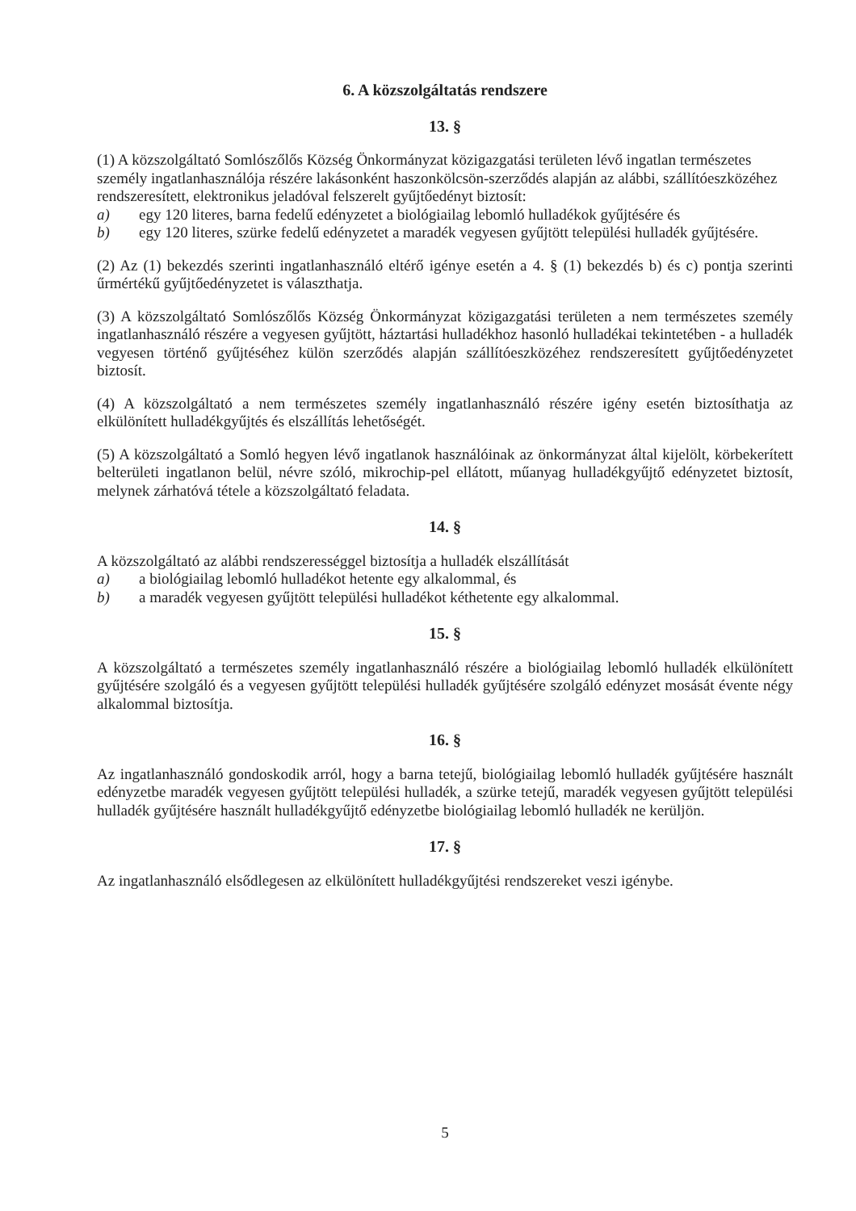6. A közszolgáltatás rendszere
13. §
(1) A közszolgáltató Somlószőlős Község Önkormányzat közigazgatási területen lévő ingatlan természetes személy ingatlanhasználója részére lakásonként haszonkölcsön-szerződés alapján az alábbi, szállítóeszközéhez rendszeresített, elektronikus jeladóval felszerelt gyűjtőedényt biztosít:
a) egy 120 literes, barna fedelű edényzetet a biológiailag lebomló hulladékok gyűjtésére és
b) egy 120 literes, szürke fedelű edényzetet a maradék vegyesen gyűjtött települési hulladék gyűjtésére.
(2) Az (1) bekezdés szerinti ingatlanhasználó eltérő igénye esetén a 4. § (1) bekezdés b) és c) pontja szerinti űrmértékű gyűjtőedényzetet is választhatja.
(3) A közszolgáltató Somlószőlős Község Önkormányzat közigazgatási területen a nem természetes személy ingatlanhasználó részére a vegyesen gyűjtött, háztartási hulladékhoz hasonló hulladékai tekintetében - a hulladék vegyesen történő gyűjtéséhez külön szerződés alapján szállítóeszközéhez rendszeresített gyűjtőedényzetet biztosít.
(4) A közszolgáltató a nem természetes személy ingatlanhasználó részére igény esetén biztosíthatja az elkülönített hulladékgyűjtés és elszállítás lehetőségét.
(5) A közszolgáltató a Somló hegyen lévő ingatlanok használóinak az önkormányzat által kijelölt, körbekerített belterületi ingatlanon belül, névre szóló, mikrochip-pel ellátott, műanyag hulladékgyűjtő edényzetet biztosít, melynek zárhatóvá tétele a közszolgáltató feladata.
14. §
A közszolgáltató az alábbi rendszerességgel biztosítja a hulladék elszállítását
a) a biológiailag lebomló hulladékot hetente egy alkalommal, és
b) a maradék vegyesen gyűjtött települési hulladékot kéthetente egy alkalommal.
15. §
A közszolgáltató a természetes személy ingatlanhasználó részére a biológiailag lebomló hulladék elkülönített gyűjtésére szolgáló és a vegyesen gyűjtött települési hulladék gyűjtésére szolgáló edényzet mosását évente négy alkalommal biztosítja.
16. §
Az ingatlanhasználó gondoskodik arról, hogy a barna tetejű, biológiailag lebomló hulladék gyűjtésére használt edényzetbe maradék vegyesen gyűjtött települési hulladék, a szürke tetejű, maradék vegyesen gyűjtött települési hulladék gyűjtésére használt hulladékgyűjtő edényzetbe biológiailag lebomló hulladék ne kerüljön.
17. §
Az ingatlanhasználó elsődlegesen az elkülönített hulladékgyűjtési rendszereket veszi igénybe.
5